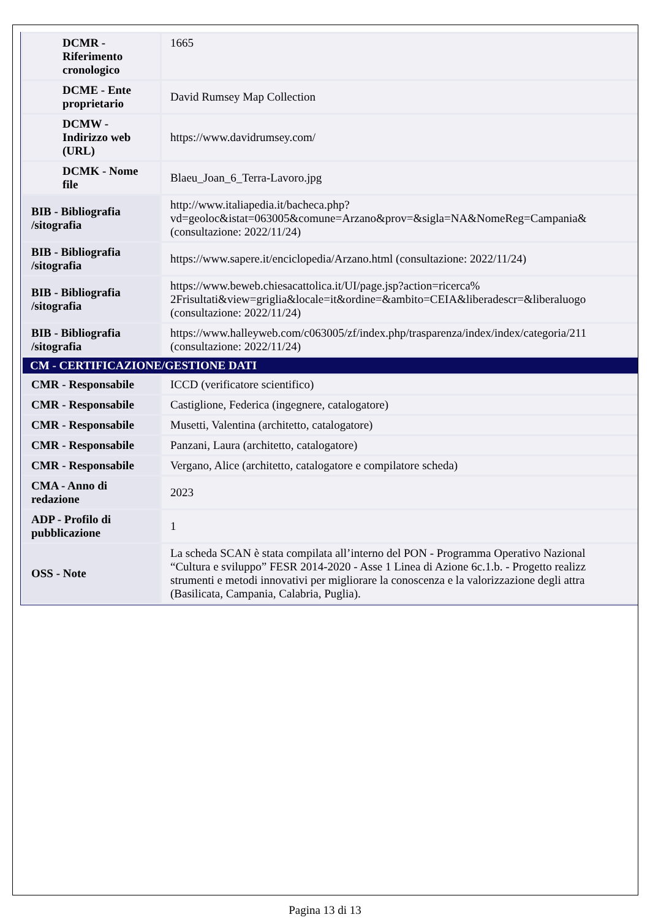| DCMR - Riferimento cronologico | 1665 |
| DCME - Ente proprietario | David Rumsey Map Collection |
| DCMW - Indirizzo web (URL) | https://www.davidrumsey.com/ |
| DCMK - Nome file | Blaeu_Joan_6_Terra-Lavoro.jpg |
| BIB - Bibliografia /sitografia | http://www.italiapedia.it/bacheca.php? vd=geoloc&istat=063005&comune=Arzano&prov=&sigla=NA&NomeReg=Campania& (consultazione: 2022/11/24) |
| BIB - Bibliografia /sitografia | https://www.sapere.it/enciclopedia/Arzano.html (consultazione: 2022/11/24) |
| BIB - Bibliografia /sitografia | https://www.beweb.chiesacattolica.it/UI/page.jsp?action=ricerca% 2Frisultati&view=griglia&locale=it&ordine=&ambito=CEIA&liberadescr=&liberaluogo (consultazione: 2022/11/24) |
| BIB - Bibliografia /sitografia | https://www.halleyweb.com/c063005/zf/index.php/trasparenza/index/index/categoria/211 (consultazione: 2022/11/24) |
| CM - CERTIFICAZIONE/GESTIONE DATI | |
| CMR - Responsabile | ICCD (verificatore scientifico) |
| CMR - Responsabile | Castiglione, Federica (ingegnere, catalogatore) |
| CMR - Responsabile | Musetti, Valentina (architetto, catalogatore) |
| CMR - Responsabile | Panzani, Laura (architetto, catalogatore) |
| CMR - Responsabile | Vergano, Alice (architetto, catalogatore e compilatore scheda) |
| CMA - Anno di redazione | 2023 |
| ADP - Profilo di pubblicazione | 1 |
| OSS - Note | La scheda SCAN è stata compilata all’interno del PON - Programma Operativo Nazional “Cultura e sviluppo” FESR 2014-2020 - Asse 1 Linea di Azione 6c.1.b. - Progetto realizz strumenti e metodi innovativi per migliorare la conoscenza e la valorizzazione degli attra (Basilicata, Campania, Calabria, Puglia). |
Pagina 13 di 13